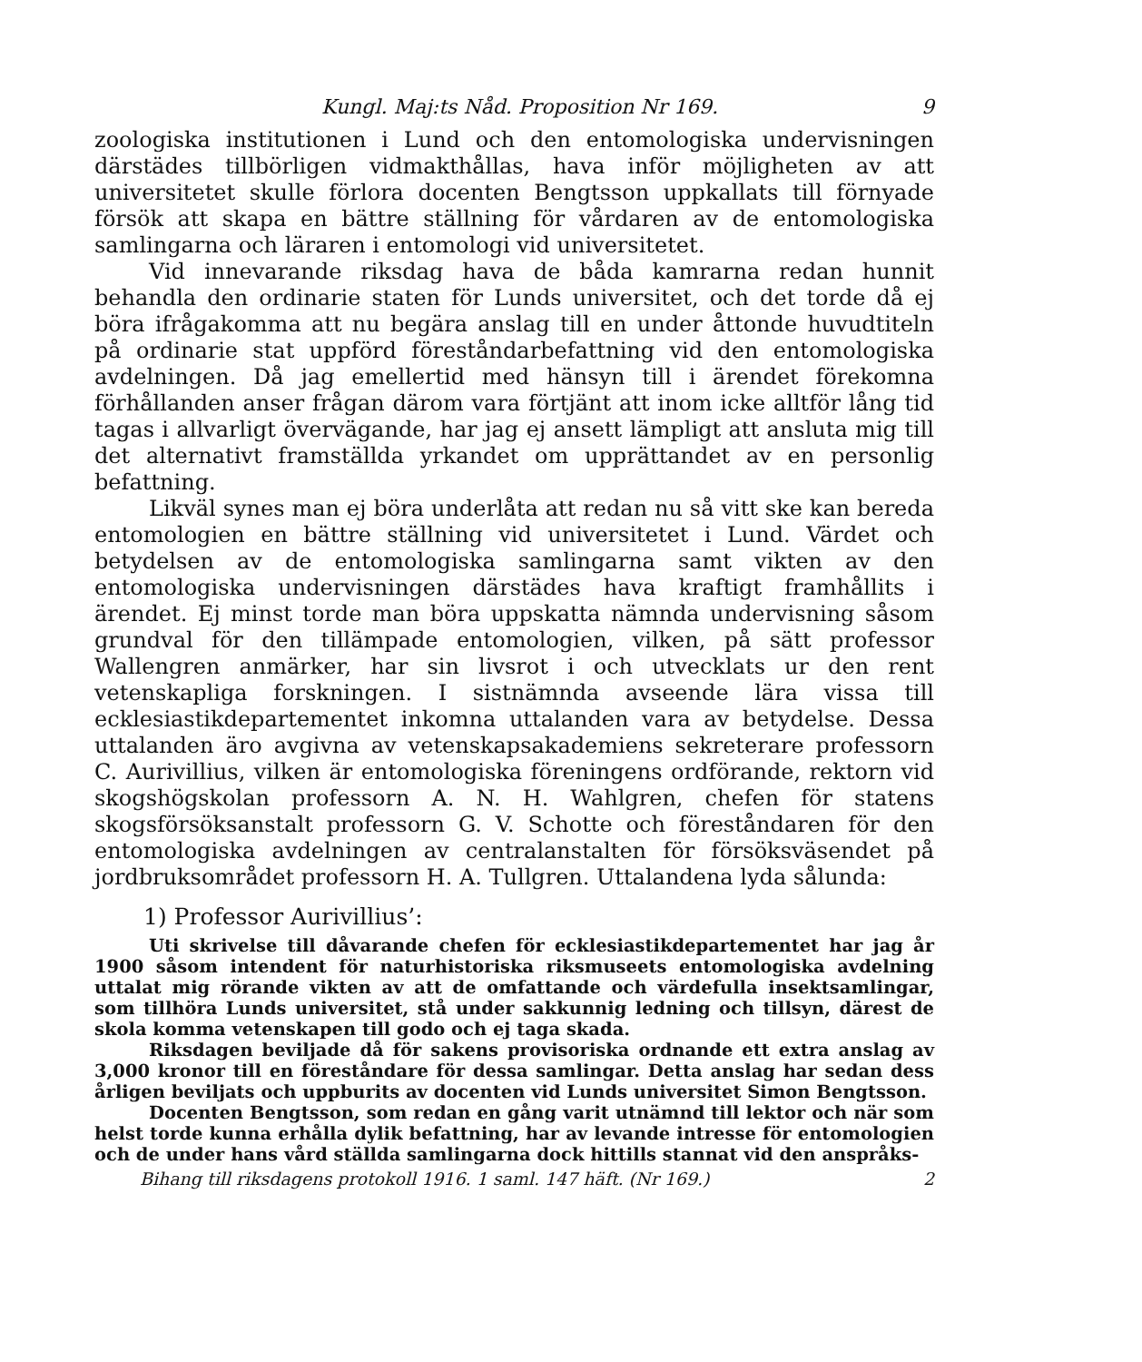Kungl. Maj:ts Nåd. Proposition Nr 169. 9
zoologiska institutionen i Lund och den entomologiska undervisningen därstädes tillbörligen vidmakthållas, hava inför möjligheten av att universitetet skulle förlora docenten Bengtsson uppkallats till förnyade försök att skapa en bättre ställning för vårdaren av de entomologiska samlingarna och läraren i entomologi vid universitetet.
Vid innevarande riksdag hava de båda kamrarna redan hunnit behandla den ordinarie staten för Lunds universitet, och det torde då ej böra ifrågakomma att nu begära anslag till en under åttonde huvudtiteln på ordinarie stat uppförd föreståndarbefattning vid den entomologiska avdelningen. Då jag emellertid med hänsyn till i ärendet förekomna förhållanden anser frågan därom vara förtjänt att inom icke alltför lång tid tagas i allvarligt övervägande, har jag ej ansett lämpligt att ansluta mig till det alternativt framställda yrkandet om upprättandet av en personlig befattning.
Likväl synes man ej böra underlåta att redan nu så vitt ske kan bereda entomologien en bättre ställning vid universitetet i Lund. Värdet och betydelsen av de entomologiska samlingarna samt vikten av den entomologiska undervisningen därstädes hava kraftigt framhållits i ärendet. Ej minst torde man böra uppskatta nämnda undervisning såsom grundval för den tillämpade entomologien, vilken, på sätt professor Wallengren anmärker, har sin livsrot i och utvecklats ur den rent vetenskapliga forskningen. I sistnämnda avseende lära vissa till ecklesiastikdepartementet inkomna uttalanden vara av betydelse. Dessa uttalanden äro avgivna av vetenskapsakademiens sekreterare professorn C. Aurivillius, vilken är entomologiska föreningens ordförande, rektorn vid skogshögskolan professorn A. N. H. Wahlgren, chefen för statens skogsförsöksanstalt professorn G. V. Schotte och föreståndaren för den entomologiska avdelningen av centralanstalten för försöksväsendet på jordbruksområdet professorn H. A. Tullgren. Uttalandena lyda sålunda:
1) Professor Aurivillius’:
Uti skrivelse till dåvarande chefen för ecklesiastikdepartementet har jag år 1900 såsom intendent för naturhistoriska riksmuseets entomologiska avdelning uttalat mig rörande vikten av att de omfattande och värdefulla insektsamlingar, som tillhöra Lunds universitet, stå under sakkunnig ledning och tillsyn, därest de skola komma vetenskapen till godo och ej taga skada.
Riksdagen beviljade då för sakens provisoriska ordnande ett extra anslag av 3,000 kronor till en föreståndare för dessa samlingar. Detta anslag har sedan dess årligen beviljats och uppburits av docenten vid Lunds universitet Simon Bengtsson.
Docenten Bengtsson, som redan en gång varit utnämnd till lektor och när som helst torde kunna erhålla dylik befattning, har av levande intresse för entomologien och de under hans vård ställda samlingarna dock hittills stannat vid den anspråks-
Bihang till riksdagens protokoll 1916. 1 saml. 147 häft. (Nr 169.) 2